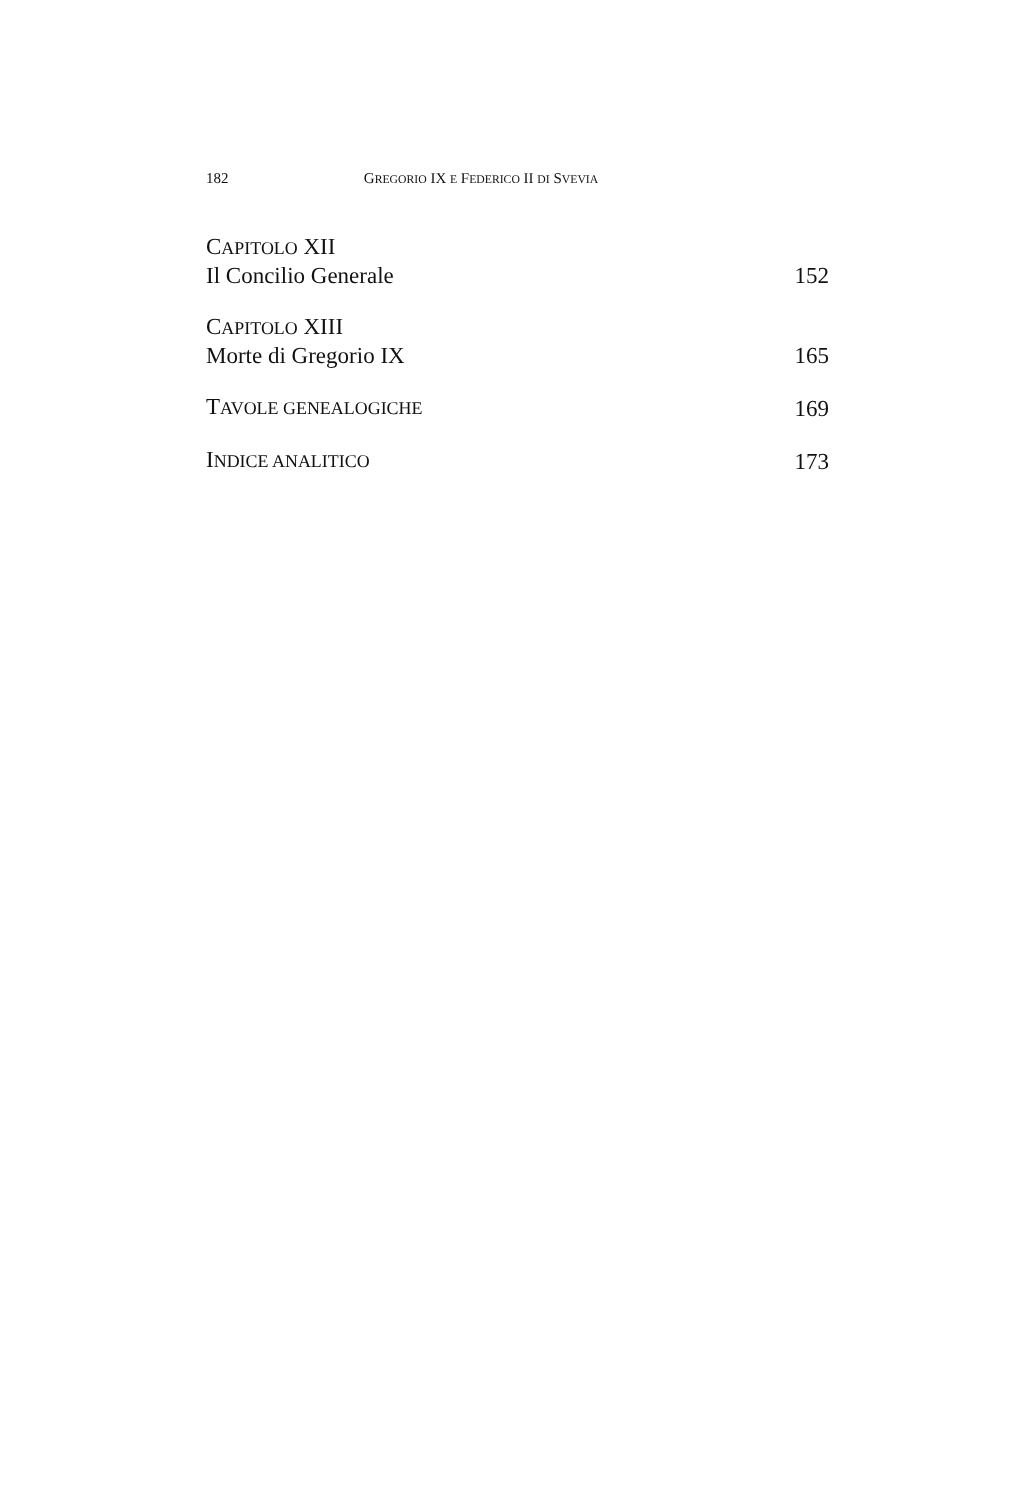182 GREGORIO IX E FEDERICO II DI SVEVIA
CAPITOLO XII
Il Concilio Generale
152
CAPITOLO XIII
Morte di Gregorio IX
165
TAVOLE GENEALOGICHE
169
INDICE ANALITICO
173